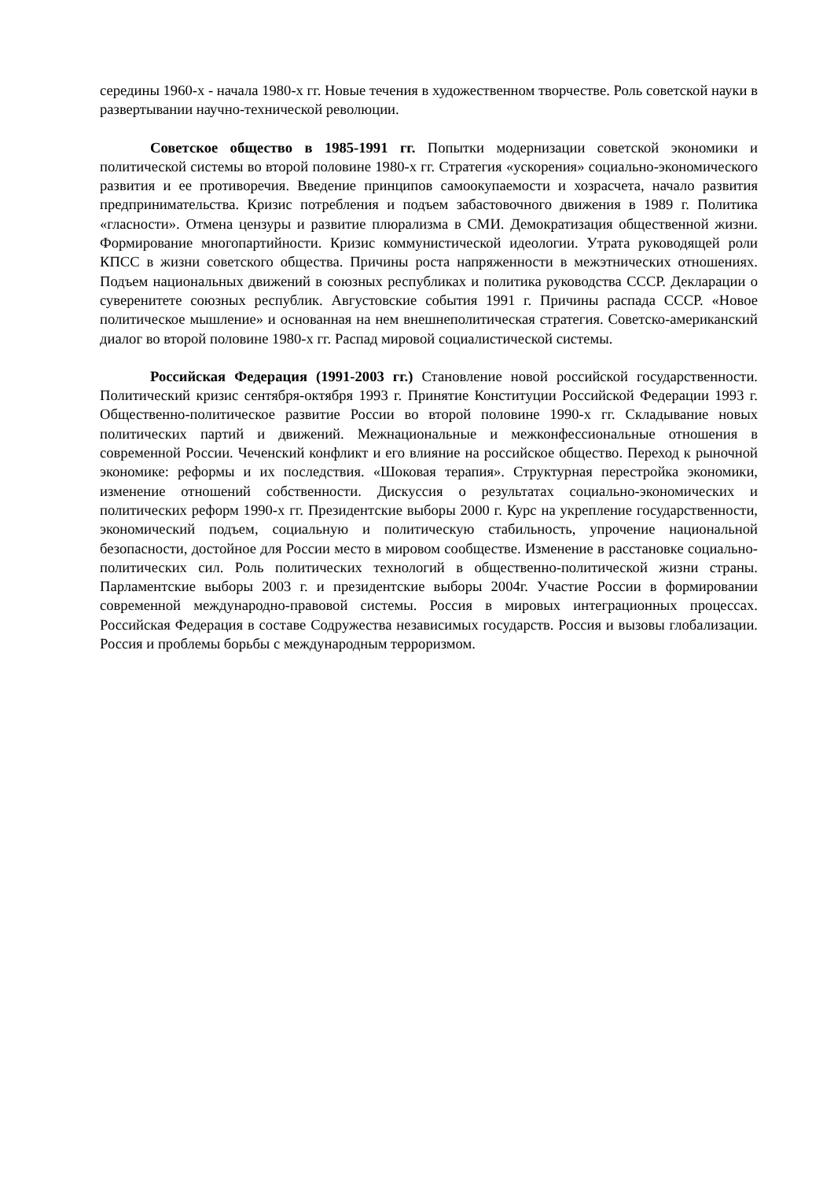середины 1960-х - начала 1980-х гг. Новые течения в художественном творчестве. Роль советской науки в развертывании научно-технической революции.
Советское общество в 1985-1991 гг. Попытки модернизации советской экономики и политической системы во второй половине 1980-х гг. Стратегия «ускорения» социально-экономического развития и ее противоречия. Введение принципов самоокупаемости и хозрасчета, начало развития предпринимательства. Кризис потребления и подъем забастовочного движения в 1989 г. Политика «гласности». Отмена цензуры и развитие плюрализма в СМИ. Демократизация общественной жизни. Формирование многопартийности. Кризис коммунистической идеологии. Утрата руководящей роли КПСС в жизни советского общества. Причины роста напряженности в межэтнических отношениях. Подъем национальных движений в союзных республиках и политика руководства СССР. Декларации о суверенитете союзных республик. Августовские события 1991 г. Причины распада СССР. «Новое политическое мышление» и основанная на нем внешнеполитическая стратегия. Советско-американский диалог во второй половине 1980-х гг. Распад мировой социалистической системы.
Российская Федерация (1991-2003 гг.) Становление новой российской государственности. Политический кризис сентября-октября 1993 г. Принятие Конституции Российской Федерации 1993 г. Общественно-политическое развитие России во второй половине 1990-х гг. Складывание новых политических партий и движений. Межнациональные и межконфессиональные отношения в современной России. Чеченский конфликт и его влияние на российское общество. Переход к рыночной экономике: реформы и их последствия. «Шоковая терапия». Структурная перестройка экономики, изменение отношений собственности. Дискуссия о результатах социально-экономических и политических реформ 1990-х гг. Президентские выборы 2000 г. Курс на укрепление государственности, экономический подъем, социальную и политическую стабильность, упрочение национальной безопасности, достойное для России место в мировом сообществе. Изменение в расстановке социально-политических сил. Роль политических технологий в общественно-политической жизни страны. Парламентские выборы 2003 г. и президентские выборы 2004г. Участие России в формировании современной международно-правовой системы. Россия в мировых интеграционных процессах. Российская Федерация в составе Содружества независимых государств. Россия и вызовы глобализации. Россия и проблемы борьбы с международным терроризмом.